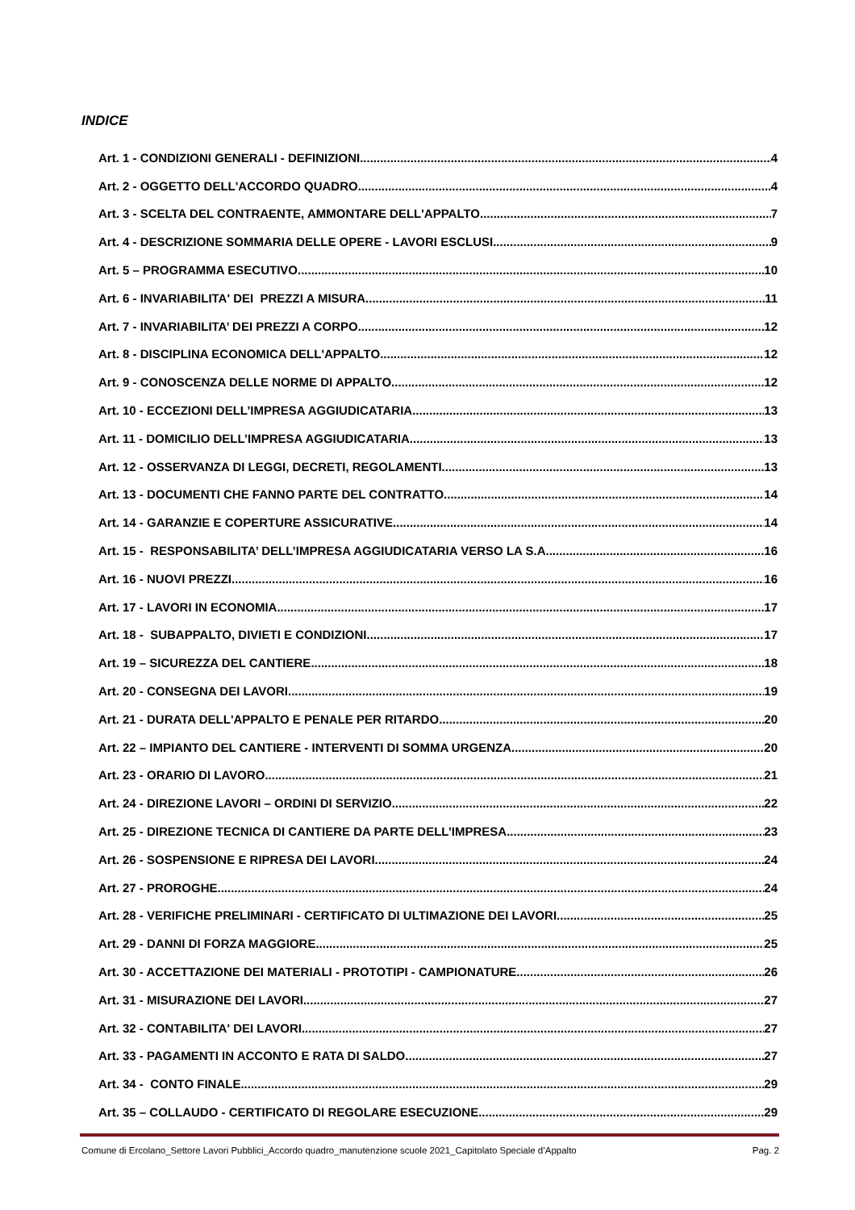INDICE
Art. 1 - CONDIZIONI GENERALI - DEFINIZIONI 4
Art. 2 - OGGETTO DELL'ACCORDO QUADRO 4
Art. 3 - SCELTA DEL CONTRAENTE, AMMONTARE DELL'APPALTO 7
Art. 4 - DESCRIZIONE SOMMARIA DELLE OPERE - LAVORI ESCLUSI 9
Art. 5 – PROGRAMMA ESECUTIVO 10
Art. 6 - INVARIABILITA' DEI PREZZI A MISURA 11
Art. 7 - INVARIABILITA’ DEI PREZZI A CORPO 12
Art. 8 - DISCIPLINA ECONOMICA DELL'APPALTO 12
Art. 9 - CONOSCENZA DELLE NORME DI APPALTO 12
Art. 10 - ECCEZIONI DELL’IMPRESA AGGIUDICATARIA 13
Art. 11 - DOMICILIO DELL’IMPRESA AGGIUDICATARIA 13
Art. 12 - OSSERVANZA DI LEGGI, DECRETI, REGOLAMENTI 13
Art. 13 - DOCUMENTI CHE FANNO PARTE DEL CONTRATTO 14
Art. 14 - GARANZIE E COPERTURE ASSICURATIVE 14
Art. 15 - RESPONSABILITA’ DELL’IMPRESA AGGIUDICATARIA VERSO LA S.A. 16
Art. 16 - NUOVI PREZZI 16
Art. 17 - LAVORI IN ECONOMIA 17
Art. 18 - SUBAPPALTO, DIVIETI E CONDIZIONI 17
Art. 19 – SICUREZZA DEL CANTIERE 18
Art. 20 - CONSEGNA DEI LAVORI 19
Art. 21 - DURATA DELL'APPALTO E PENALE PER RITARDO 20
Art. 22 – IMPIANTO DEL CANTIERE - INTERVENTI DI SOMMA URGENZA 20
Art. 23 - ORARIO DI LAVORO 21
Art. 24 - DIREZIONE LAVORI – ORDINI DI SERVIZIO 22
Art. 25 - DIREZIONE TECNICA DI CANTIERE DA PARTE DELL’IMPRESA 23
Art. 26 - SOSPENSIONE E RIPRESA DEI LAVORI 24
Art. 27 - PROROGHE 24
Art. 28 - VERIFICHE PRELIMINARI - CERTIFICATO DI ULTIMAZIONE DEI LAVORI 25
Art. 29 - DANNI DI FORZA MAGGIORE 25
Art. 30 - ACCETTAZIONE DEI MATERIALI - PROTOTIPI - CAMPIONATURE 26
Art. 31 - MISURAZIONE DEI LAVORI 27
Art. 32 - CONTABILITA' DEI LAVORI 27
Art. 33 - PAGAMENTI IN ACCONTO E RATA DI SALDO 27
Art. 34 - CONTO FINALE 29
Art. 35 – COLLAUDO - CERTIFICATO DI REGOLARE ESECUZIONE 29
Comune di Ercolano_Settore Lavori Pubblici_Accordo quadro_manutenzione scuole 2021_Capitolato Speciale d’Appalto Pag. 2